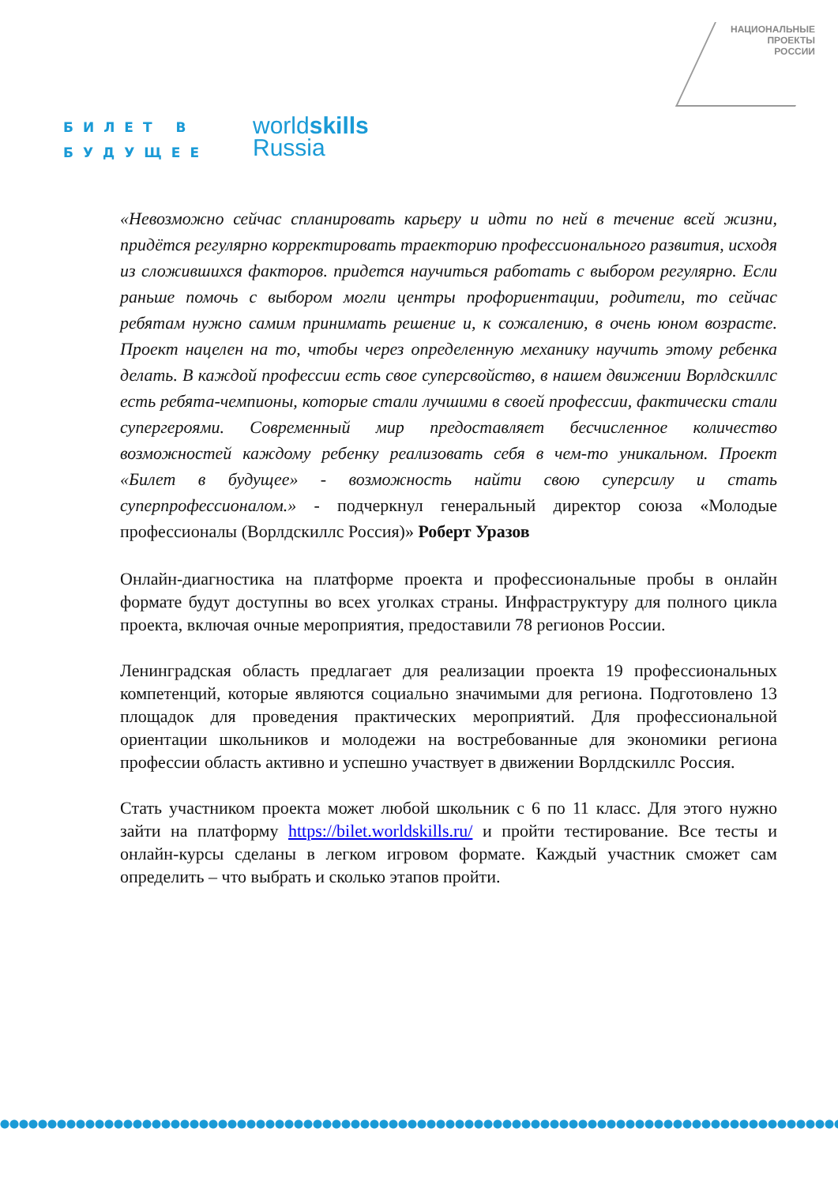БИЛЕТ В
БУДУЩЕЕ
worldskills
Russia
НАЦИОНАЛЬНЫЕ
ПРОЕКТЫ
РОССИИ
«Невозможно сейчас спланировать карьеру и идти по ней в течение всей жизни, придётся регулярно корректировать траекторию профессионального развития, исходя из сложившихся факторов. придется научиться работать с выбором регулярно. Если раньше помочь с выбором могли центры профориентации, родители, то сейчас ребятам нужно самим принимать решение и, к сожалению, в очень юном возрасте. Проект нацелен на то, чтобы через определенную механику научить этому ребенка делать. В каждой профессии есть свое суперсвойство, в нашем движении Ворлдскиллс есть ребята-чемпионы, которые стали лучшими в своей профессии, фактически стали супергероями. Современный мир предоставляет бесчисленное количество возможностей каждому ребенку реализовать себя в чем-то уникальном. Проект «Билет в будущее» - возможность найти свою суперсилу и стать суперпрофессионалом.» - подчеркнул генеральный директор союза «Молодые профессионалы (Ворлдскиллс Россия)» Роберт Уразов
Онлайн-диагностика на платформе проекта и профессиональные пробы в онлайн формате будут доступны во всех уголках страны. Инфраструктуру для полного цикла проекта, включая очные мероприятия, предоставили 78 регионов России.
Ленинградская область предлагает для реализации проекта 19 профессиональных компетенций, которые являются социально значимыми для региона. Подготовлено 13 площадок для проведения практических мероприятий. Для профессиональной ориентации школьников и молодежи на востребованные для экономики региона профессии область активно и успешно участвует в движении Ворлдскиллс Россия.
Стать участником проекта может любой школьник с 6 по 11 класс. Для этого нужно зайти на платформу https://bilet.worldskills.ru/ и пройти тестирование. Все тесты и онлайн-курсы сделаны в легком игровом формате. Каждый участник сможет сам определить – что выбрать и сколько этапов пройти.